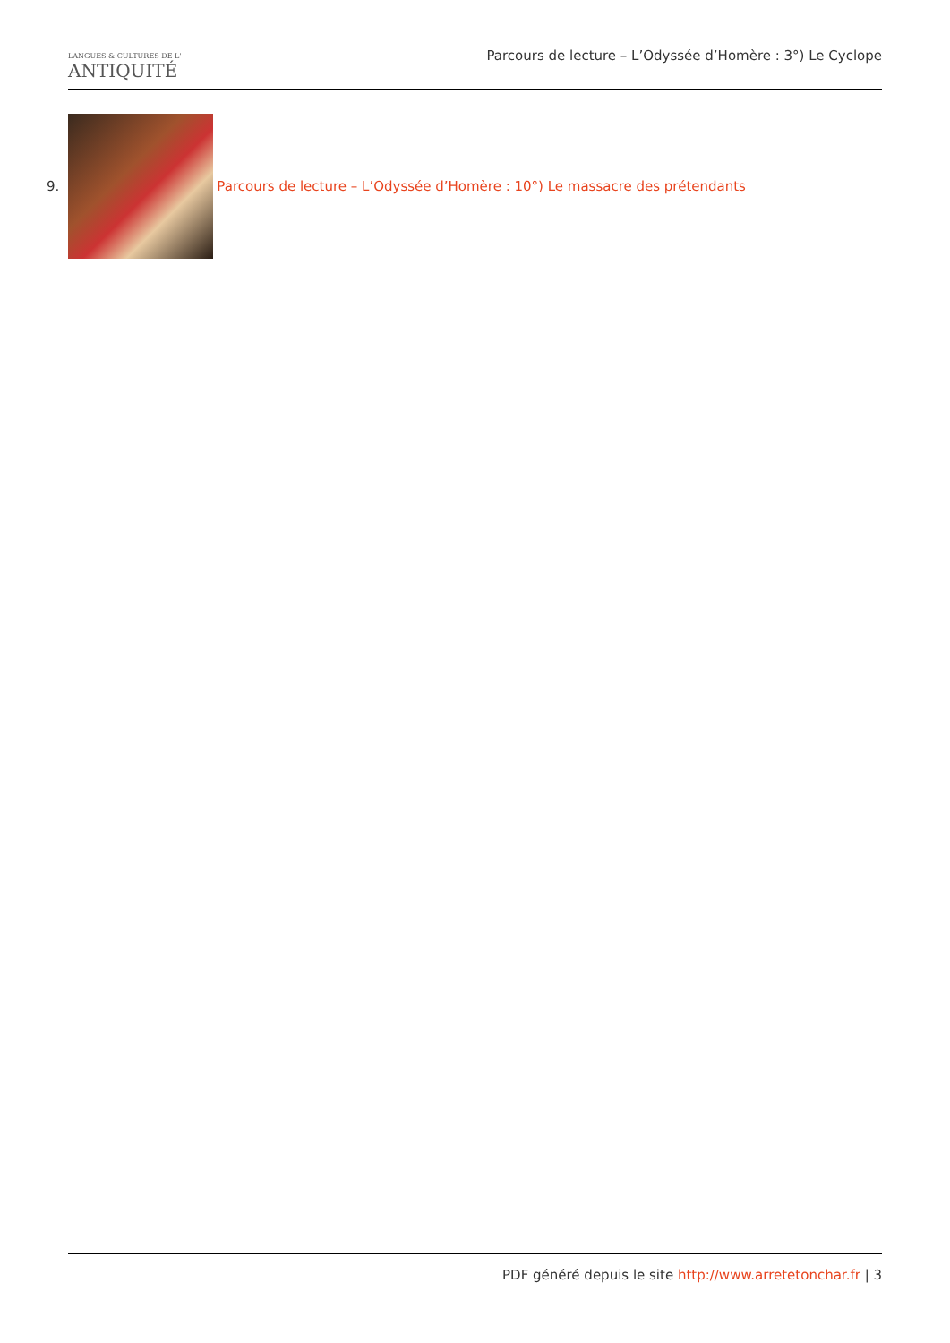LANGUES & CULTURES DE L'
ANTIQUITÉ
Parcours de lecture – L’Odyssée d’Homère : 3°) Le Cyclope
9.
Parcours de lecture – L’Odyssée d’Homère : 10°) Le massacre des prétendants
PDF généré depuis le site http://www.arretetonchar.fr | 3